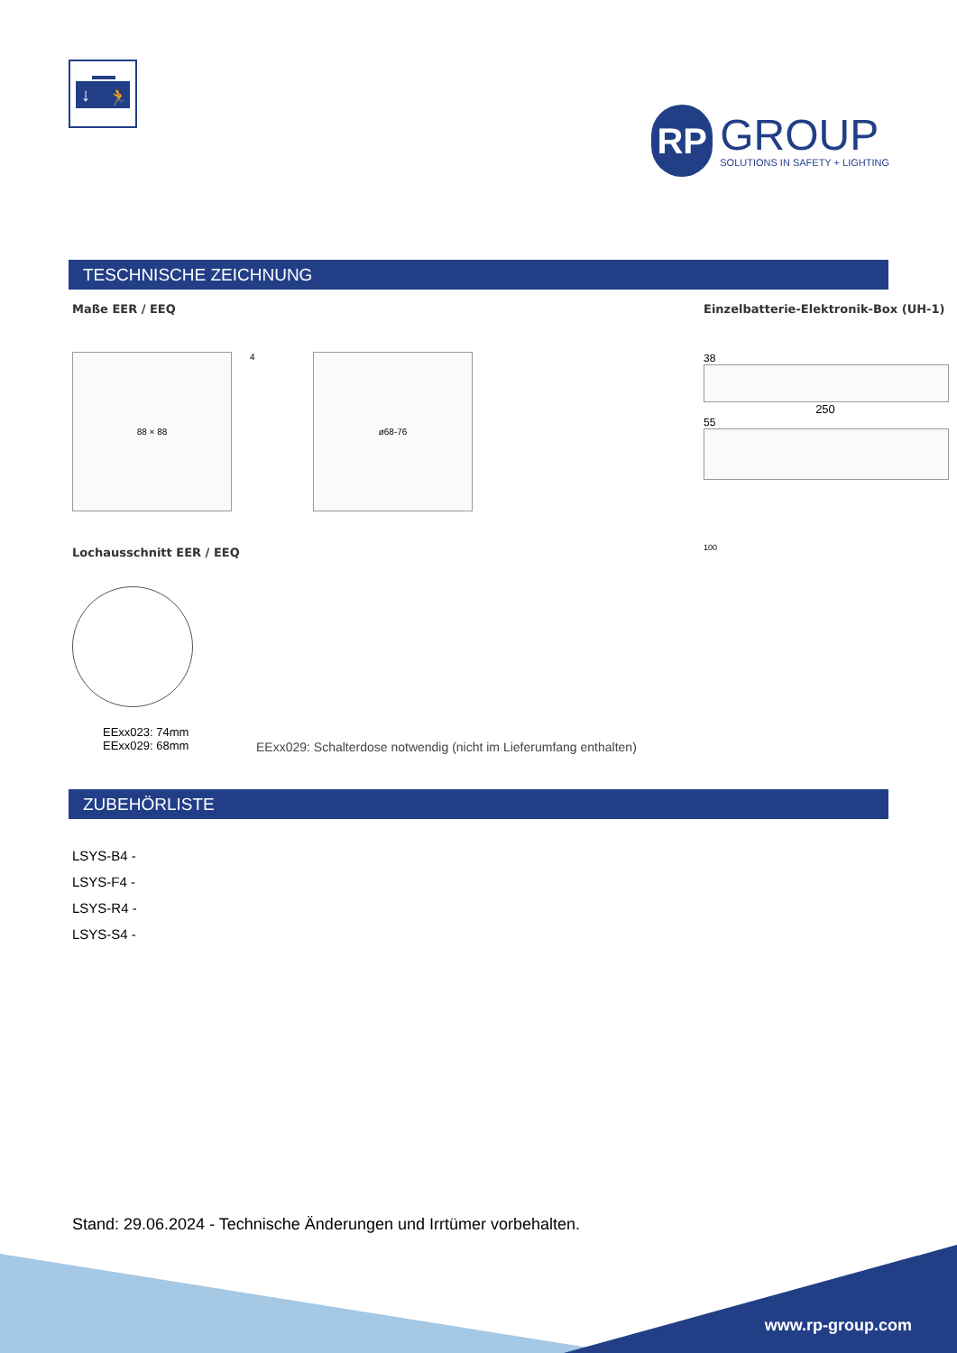↓
🏃
RP
GROUP
SOLUTIONS IN SAFETY + LIGHTING
TESCHNISCHE ZEICHNUNG
Maße EER / EEQ
88 × 88
4
ø68-76
Lochausschnitt EER / EEQ
EExx023: 74mm
EExx029: 68mm
EExx029: Schalterdose notwendig (nicht im Lieferumfang enthalten)
Einzelbatterie-Elektronik-Box (UH-1)
38
250
55
100
ZUBEHÖRLISTE
LSYS-B4 -
LSYS-F4 -
LSYS-R4 -
LSYS-S4 -
Stand: 29.06.2024 - Technische Änderungen und Irrtümer vorbehalten.
www.rp-group.com